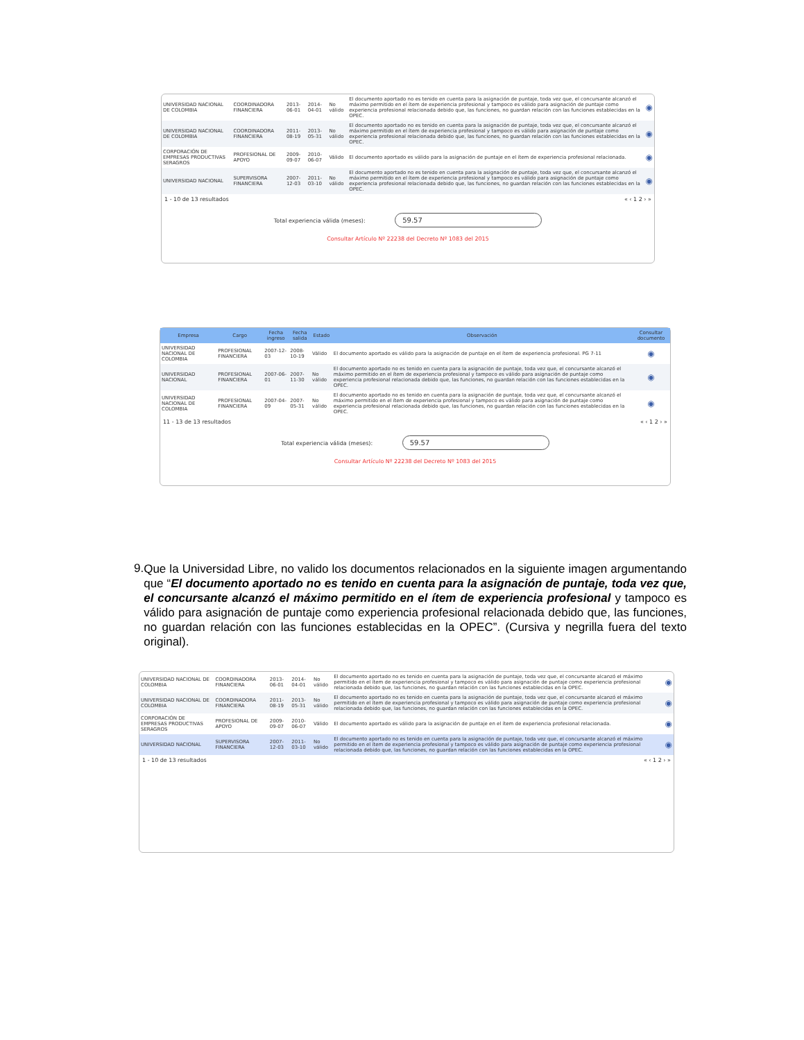| UNIVERSIDAD NACIONAL DE COLOMBIA | COORDINADORA FINANCIERA | 2013-06-01 | 2014-04-01 | No válido | El documento aportado no es tenido en cuenta para la asignación de puntaje, toda vez que, el concursante alcanzó el máximo permitido en el ítem de experiencia profesional y tampoco es válido para asignación de puntaje como experiencia profesional relacionada debido que, las funciones, no guardan relación con las funciones establecidas en la OPEC. | ◉ |
| UNIVERSIDAD NACIONAL DE COLOMBIA | COORDINADORA FINANCIERA | 2011-08-19 | 2013-05-31 | No válido | El documento aportado no es tenido en cuenta para la asignación de puntaje, toda vez que, el concursante alcanzó el máximo permitido en el ítem de experiencia profesional y tampoco es válido para asignación de puntaje como experiencia profesional relacionada debido que, las funciones, no guardan relación con las funciones establecidas en la OPEC. | ◉ |
| CORPORACIÓN DE EMPRESAS PRODUCTIVAS SERAGROS | PROFESIONAL DE APOYO | 2009-09-07 | 2010-06-07 | Válido | El documento aportado es válido para la asignación de puntaje en el ítem de experiencia profesional relacionada. | ◉ |
| UNIVERSIDAD NACIONAL | SUPERVISORA FINANCIERA | 2007-12-03 | 2011-03-10 | No válido | El documento aportado no es tenido en cuenta para la asignación de puntaje, toda vez que, el concursante alcanzó el máximo permitido en el ítem de experiencia profesional y tampoco es válido para asignación de puntaje como experiencia profesional relacionada debido que, las funciones, no guardan relación con las funciones establecidas en la OPEC. | ◉ |
1 - 10 de 13 resultados « ‹ 1 2 › »
Total experiencia válida (meses): 59.57
Consultar Artículo Nº 22238 del Decreto Nº 1083 del 2015
| Empresa | Cargo | Fecha ingreso | Fecha salida | Estado | Observación | Consultar documento |
| --- | --- | --- | --- | --- | --- | --- |
| UNIVERSIDAD NACIONAL DE COLOMBIA | PROFESIONAL FINANCIERA | 2007-12-03 | 2008-10-19 | Válido | El documento aportado es válido para la asignación de puntaje en el ítem de experiencia profesional. PG 7-11 | ◉ |
| UNIVERSIDAD NACIONAL | PROFESIONAL FINANCIERA | 2007-06-01 | 2007-11-30 | No válido | El documento aportado no es tenido en cuenta para la asignación de puntaje, toda vez que, el concursante alcanzó el máximo permitido en el ítem de experiencia profesional y tampoco es válido para asignación de puntaje como experiencia profesional relacionada debido que, las funciones, no guardan relación con las funciones establecidas en la OPEC. | ◉ |
| UNIVERSIDAD NACIONAL DE COLOMBIA | PROFESIONAL FINANCIERA | 2007-04-09 | 2007-05-31 | No válido | El documento aportado no es tenido en cuenta para la asignación de puntaje, toda vez que, el concursante alcanzó el máximo permitido en el ítem de experiencia profesional y tampoco es válido para asignación de puntaje como experiencia profesional relacionada debido que, las funciones, no guardan relación con las funciones establecidas en la OPEC. | ◉ |
11 - 13 de 13 resultados « ‹ 1 2 › »
Total experiencia válida (meses): 59.57
Consultar Artículo Nº 22238 del Decreto Nº 1083 del 2015
9.
Que la Universidad Libre, no valido los documentos relacionados en la siguiente imagen argumentando que “El documento aportado no es tenido en cuenta para la asignación de puntaje, toda vez que, el concursante alcanzó el máximo permitido en el ítem de experiencia profesional y tampoco es válido para asignación de puntaje como experiencia profesional relacionada debido que, las funciones, no guardan relación con las funciones establecidas en la OPEC”. (Cursiva y negrilla fuera del texto original).
| UNIVERSIDAD NACIONAL DE COLOMBIA | COORDINADORA FINANCIERA | 2013-06-01 | 2014-04-01 | No válido | El documento aportado no es tenido en cuenta para la asignación de puntaje, toda vez que, el concursante alcanzó el máximo permitido en el ítem de experiencia profesional y tampoco es válido para asignación de puntaje como experiencia profesional relacionada debido que, las funciones, no guardan relación con las funciones establecidas en la OPEC. | ◉ |
| UNIVERSIDAD NACIONAL DE COLOMBIA | COORDINADORA FINANCIERA | 2011-08-19 | 2013-05-31 | No válido | El documento aportado no es tenido en cuenta para la asignación de puntaje, toda vez que, el concursante alcanzó el máximo permitido en el ítem de experiencia profesional y tampoco es válido para asignación de puntaje como experiencia profesional relacionada debido que, las funciones, no guardan relación con las funciones establecidas en la OPEC. | ◉ |
| CORPORACIÓN DE EMPRESAS PRODUCTIVAS SERAGROS | PROFESIONAL DE APOYO | 2009-09-07 | 2010-06-07 | Válido | El documento aportado es válido para la asignación de puntaje en el ítem de experiencia profesional relacionada. | ◉ |
| UNIVERSIDAD NACIONAL | SUPERVISORA FINANCIERA | 2007-12-03 | 2011-03-10 | No válido | El documento aportado no es tenido en cuenta para la asignación de puntaje, toda vez que, el concursante alcanzó el máximo permitido en el ítem de experiencia profesional y tampoco es válido para asignación de puntaje como experiencia profesional relacionada debido que, las funciones, no guardan relación con las funciones establecidas en la OPEC. | ◉ |
1 - 10 de 13 resultados « ‹ 1 2 › »